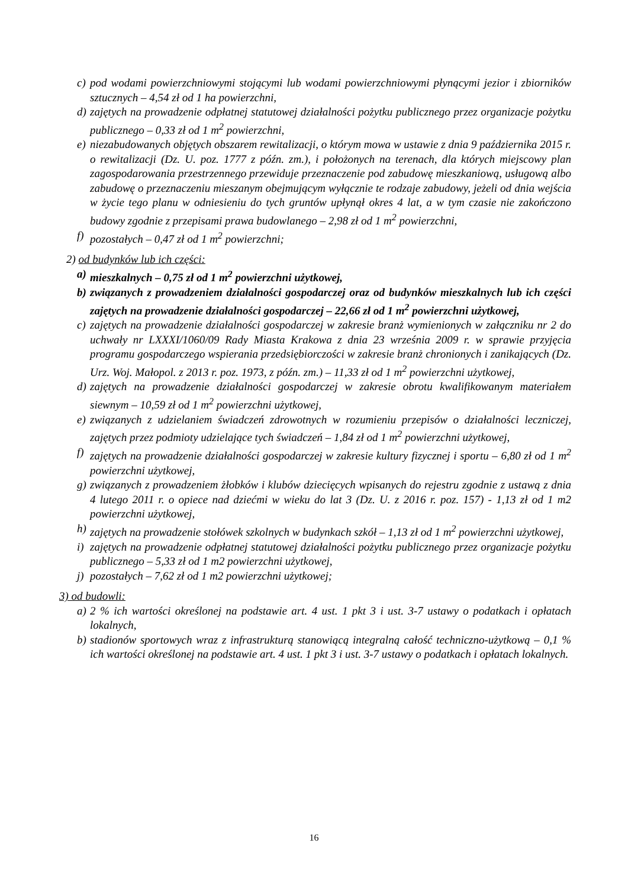c) pod wodami powierzchniowymi stojącymi lub wodami powierzchniowymi płynącymi jezior i zbiorników sztucznych – 4,54 zł od 1 ha powierzchni,
d) zajętych na prowadzenie odpłatnej statutowej działalności pożytku publicznego przez organizacje pożytku publicznego – 0,33 zł od 1 m<sup>2</sup> powierzchni,
e) niezabudowanych objętych obszarem rewitalizacji, o którym mowa w ustawie z dnia 9 października 2015 r. o rewitalizacji (Dz. U. poz. 1777 z późn. zm.), i położonych na terenach, dla których miejscowy plan zagospodarowania przestrzennego przewiduje przeznaczenie pod zabudowę mieszkaniową, usługową albo zabudowę o przeznaczeniu mieszanym obejmującym wyłącznie te rodzaje zabudowy, jeżeli od dnia wejścia w życie tego planu w odniesieniu do tych gruntów upłynął okres 4 lat, a w tym czasie nie zakończono budowy zgodnie z przepisami prawa budowlanego – 2,98 zł od 1 m<sup>2</sup> powierzchni,
f) pozostałych – 0,47 zł od 1 m<sup>2</sup> powierzchni;
2) od budynków lub ich części:
a) mieszkalnych – 0,75 zł od 1 m<sup>2</sup> powierzchni użytkowej,
b) związanych z prowadzeniem działalności gospodarczej oraz od budynków mieszkalnych lub ich części zajętych na prowadzenie działalności gospodarczej – 22,66 zł od 1 m<sup>2</sup> powierzchni użytkowej,
c) zajętych na prowadzenie działalności gospodarczej w zakresie branż wymienionych w załączniku nr 2 do uchwały nr LXXXI/1060/09 Rady Miasta Krakowa z dnia 23 września 2009 r. w sprawie przyjęcia programu gospodarczego wspierania przedsiębiorczości w zakresie branż chronionych i zanikających (Dz. Urz. Woj. Małopol. z 2013 r. poz. 1973, z późn. zm.) – 11,33 zł od 1 m<sup>2</sup> powierzchni użytkowej,
d) zajętych na prowadzenie działalności gospodarczej w zakresie obrotu kwalifikowanym materiałem siewnym – 10,59 zł od 1 m<sup>2</sup> powierzchni użytkowej,
e) związanych z udzielaniem świadczeń zdrowotnych w rozumieniu przepisów o działalności leczniczej, zajętych przez podmioty udzielające tych świadczeń – 1,84 zł od 1 m<sup>2</sup> powierzchni użytkowej,
f) zajętych na prowadzenie działalności gospodarczej w zakresie kultury fizycznej i sportu – 6,80 zł od 1 m<sup>2</sup> powierzchni użytkowej,
g) związanych z prowadzeniem żłobków i klubów dziecięcych wpisanych do rejestru zgodnie z ustawą z dnia 4 lutego 2011 r. o opiece nad dziećmi w wieku do lat 3 (Dz. U. z 2016 r. poz. 157) - 1,13 zł od 1 m2 powierzchni użytkowej,
h) zajętych na prowadzenie stołówek szkolnych w budynkach szkół – 1,13 zł od 1 m<sup>2</sup> powierzchni użytkowej,
i) zajętych na prowadzenie odpłatnej statutowej działalności pożytku publicznego przez organizacje pożytku publicznego – 5,33 zł od 1 m2 powierzchni użytkowej,
j) pozostałych – 7,62 zł od 1 m2 powierzchni użytkowej;
3) od budowli:
a) 2 % ich wartości określonej na podstawie art. 4 ust. 1 pkt 3 i ust. 3-7 ustawy o podatkach i opłatach lokalnych,
b) stadionów sportowych wraz z infrastrukturą stanowiącą integralną całość techniczno-użytkową – 0,1 % ich wartości określonej na podstawie art. 4 ust. 1 pkt 3 i ust. 3-7 ustawy o podatkach i opłatach lokalnych.
16